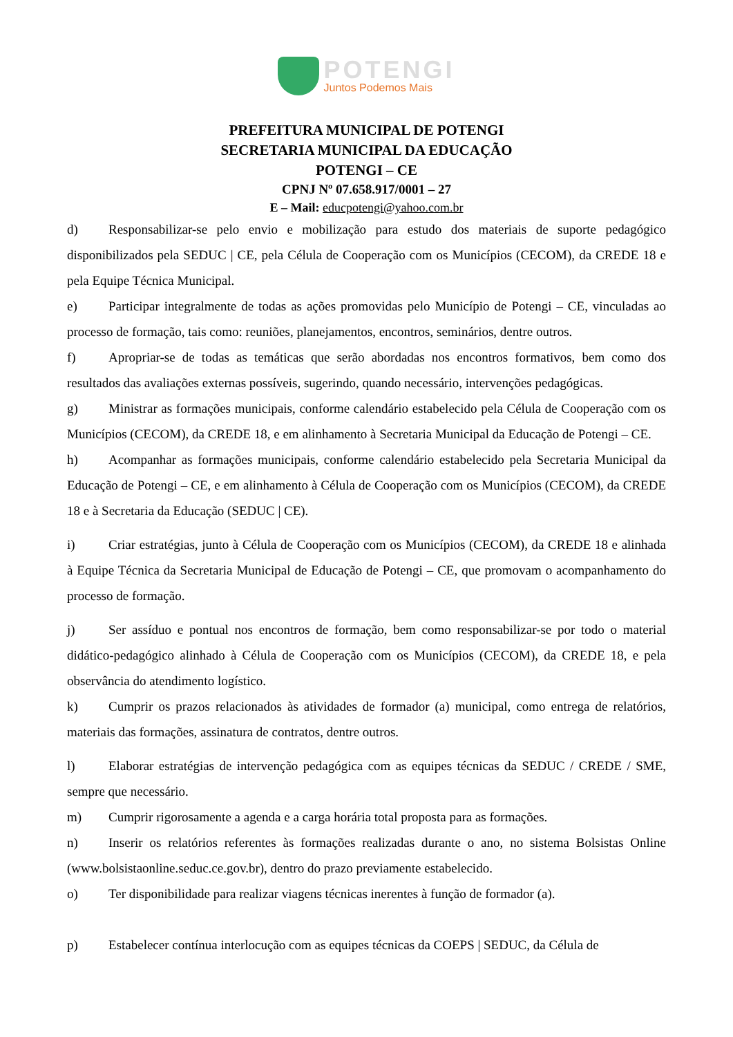POTENGI
Juntos Podemos Mais
PREFEITURA MUNICIPAL DE POTENGI
SECRETARIA MUNICIPAL DA EDUCAÇÃO
POTENGI – CE
CPNJ Nº 07.658.917/0001 – 27
E – Mail: educpotengi@yahoo.com.br
d) Responsabilizar-se pelo envio e mobilização para estudo dos materiais de suporte pedagógico disponibilizados pela SEDUC | CE, pela Célula de Cooperação com os Municípios (CECOM), da CREDE 18 e pela Equipe Técnica Municipal.
e) Participar integralmente de todas as ações promovidas pelo Município de Potengi – CE, vinculadas ao processo de formação, tais como: reuniões, planejamentos, encontros, seminários, dentre outros.
f) Apropriar-se de todas as temáticas que serão abordadas nos encontros formativos, bem como dos resultados das avaliações externas possíveis, sugerindo, quando necessário, intervenções pedagógicas.
g) Ministrar as formações municipais, conforme calendário estabelecido pela Célula de Cooperação com os Municípios (CECOM), da CREDE 18, e em alinhamento à Secretaria Municipal da Educação de Potengi – CE.
h) Acompanhar as formações municipais, conforme calendário estabelecido pela Secretaria Municipal da Educação de Potengi – CE, e em alinhamento à Célula de Cooperação com os Municípios (CECOM), da CREDE 18 e à Secretaria da Educação (SEDUC | CE).
i) Criar estratégias, junto à Célula de Cooperação com os Municípios (CECOM), da CREDE 18 e alinhada à Equipe Técnica da Secretaria Municipal de Educação de Potengi – CE, que promovam o acompanhamento do processo de formação.
j) Ser assíduo e pontual nos encontros de formação, bem como responsabilizar-se por todo o material didático-pedagógico alinhado à Célula de Cooperação com os Municípios (CECOM), da CREDE 18, e pela observância do atendimento logístico.
k) Cumprir os prazos relacionados às atividades de formador (a) municipal, como entrega de relatórios, materiais das formações, assinatura de contratos, dentre outros.
l) Elaborar estratégias de intervenção pedagógica com as equipes técnicas da SEDUC / CREDE / SME, sempre que necessário.
m) Cumprir rigorosamente a agenda e a carga horária total proposta para as formações.
n) Inserir os relatórios referentes às formações realizadas durante o ano, no sistema Bolsistas Online (www.bolsistaonline.seduc.ce.gov.br), dentro do prazo previamente estabelecido.
o) Ter disponibilidade para realizar viagens técnicas inerentes à função de formador (a).
p) Estabelecer contínua interlocução com as equipes técnicas da COEPS | SEDUC, da Célula de